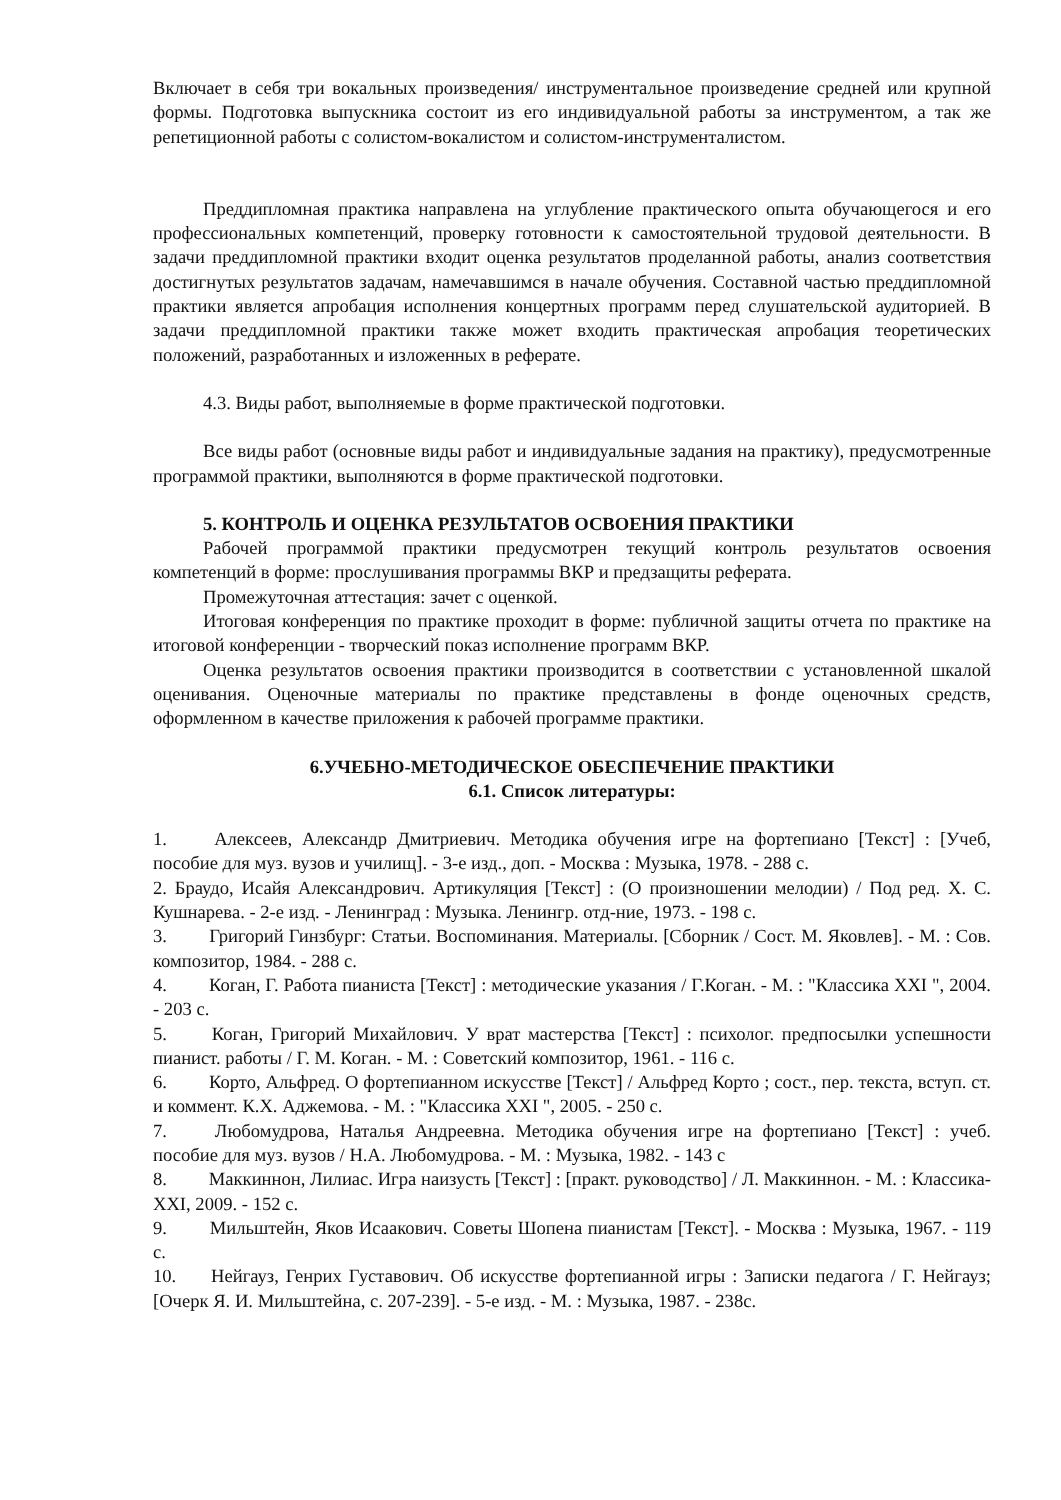Включает в себя три вокальных произведения/ инструментальное произведение средней или крупной формы. Подготовка выпускника состоит из его индивидуальной работы за инструментом, а так же репетиционной работы с солистом-вокалистом и солистом-инструменталистом.
Преддипломная практика направлена на углубление практического опыта обучающегося и его профессиональных компетенций, проверку готовности к самостоятельной трудовой деятельности. В задачи преддипломной практики входит оценка результатов проделанной работы, анализ соответствия достигнутых результатов задачам, намечавшимся в начале обучения. Составной частью преддипломной практики является апробация исполнения концертных программ перед слушательской аудиторией. В задачи преддипломной практики также может входить практическая апробация теоретических положений, разработанных и изложенных в реферате.
4.3. Виды работ, выполняемые в форме практической подготовки.
Все виды работ (основные виды работ и индивидуальные задания на практику), предусмотренные программой практики, выполняются в форме практической подготовки.
5. КОНТРОЛЬ И ОЦЕНКА РЕЗУЛЬТАТОВ ОСВОЕНИЯ ПРАКТИКИ
Рабочей программой практики предусмотрен текущий контроль результатов освоения компетенций в форме: прослушивания программы ВКР и предзащиты реферата.
Промежуточная аттестация: зачет с оценкой.
Итоговая конференция по практике проходит в форме: публичной защиты отчета по практике на итоговой конференции - творческий показ исполнение программ ВКР.
Оценка результатов освоения практики производится в соответствии с установленной шкалой оценивания. Оценочные материалы по практике представлены в фонде оценочных средств, оформленном в качестве приложения к рабочей программе практики.
6.УЧЕБНО-МЕТОДИЧЕСКОЕ ОБЕСПЕЧЕНИЕ ПРАКТИКИ
6.1. Список литературы:
1.   Алексеев, Александр Дмитриевич. Методика обучения игре на фортепиано [Текст] : [Учеб, пособие для муз. вузов и училищ]. - 3-е изд., доп. - Москва : Музыка, 1978. - 288 с.
2. Браудо, Исайя Александрович. Артикуляция [Текст] : (О произношении мелодии) / Под ред. Х. С. Кушнарева. - 2-е изд. - Ленинград : Музыка. Ленингр. отд-ние, 1973. - 198 с.
3.   Григорий Гинзбург: Статьи. Воспоминания. Материалы. [Сборник / Сост. М. Яковлев]. - М. : Сов. композитор, 1984. - 288 с.
4.   Коган, Г. Работа пианиста [Текст] : методические указания / Г.Коган. - М. : "Классика XXI ", 2004. - 203 с.
5.   Коган, Григорий Михайлович. У врат мастерства [Текст] : психолог. предпосылки успешности пианист. работы / Г. М. Коган. - М. : Советский композитор, 1961. - 116 с.
6.   Корто, Альфред. О фортепианном искусстве [Текст] / Альфред Корто ; сост., пер. текста, вступ. ст. и коммент. К.Х. Аджемова. - М. : "Классика XXI ", 2005. - 250 с.
7.   Любомудрова, Наталья Андреевна. Методика обучения игре на фортепиано [Текст] : учеб. пособие для муз. вузов / Н.А. Любомудрова. - М. : Музыка, 1982. - 143 с
8.   Маккиннон, Лилиас. Игра наизусть [Текст] : [практ. руководство] / Л. Маккиннон. - М. : Классика-XXI, 2009. - 152 с.
9.   Мильштейн, Яков Исаакович. Советы Шопена пианистам [Текст]. - Москва : Музыка, 1967. - 119 с.
10.   Нейгауз, Генрих Густавович. Об искусстве фортепианной игры : Записки педагога / Г. Нейгауз; [Очерк Я. И. Мильштейна, с. 207-239]. - 5-е изд. - М. : Музыка, 1987. - 238с.